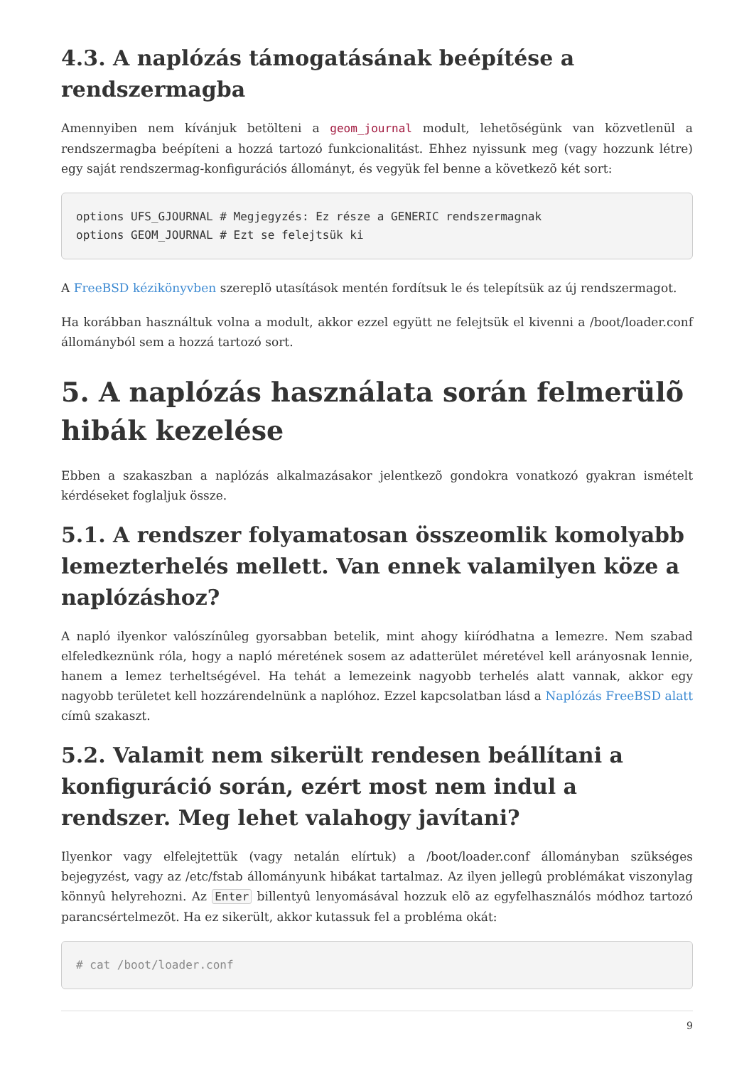4.3. A naplózás támogatásának beépítése a rendszermagba
Amennyiben nem kívánjuk betölteni a geom_journal modult, lehetõségünk van közvetlenül a rendszermagba beépíteni a hozzá tartozó funkcionalitást. Ehhez nyissunk meg (vagy hozzunk létre) egy saját rendszermag-konfigurációs állományt, és vegyük fel benne a következõ két sort:
options UFS_GJOURNAL # Megjegyzés: Ez része a GENERIC rendszermagnak
options GEOM_JOURNAL # Ezt se felejtsük ki
A FreeBSD kézikönyvben szereplõ utasítások mentén fordítsuk le és telepítsük az új rendszermagot.
Ha korábban használtuk volna a modult, akkor ezzel együtt ne felejtsük el kivenni a /boot/loader.conf állományból sem a hozzá tartozó sort.
5. A naplózás használata során felmerülõ hibák kezelése
Ebben a szakaszban a naplózás alkalmazásakor jelentkezõ gondokra vonatkozó gyakran ismételt kérdéseket foglaljuk össze.
5.1. A rendszer folyamatosan összeomlik komolyabb lemezterhelés mellett. Van ennek valamilyen köze a naplózáshoz?
A napló ilyenkor valószínûleg gyorsabban betelik, mint ahogy kiíródhatna a lemezre. Nem szabad elfeledkeznünk róla, hogy a napló méretének sosem az adatterület méretével kell arányosnak lennie, hanem a lemez terheltségével. Ha tehát a lemezeink nagyobb terhelés alatt vannak, akkor egy nagyobb területet kell hozzárendelnünk a naplóhoz. Ezzel kapcsolatban lásd a Naplózás FreeBSD alatt címû szakaszt.
5.2. Valamit nem sikerült rendesen beállítani a konfiguráció során, ezért most nem indul a rendszer. Meg lehet valahogy javítani?
Ilyenkor vagy elfelejtettük (vagy netalán elírtuk) a /boot/loader.conf állományban szükséges bejegyzést, vagy az /etc/fstab állományunk hibákat tartalmaz. Az ilyen jellegû problémákat viszonylag könnyû helyrehozni. Az Enter billentyû lenyomásával hozzuk elõ az egyfelhasználós módhoz tartozó parancsértelmezõt. Ha ez sikerült, akkor kutassuk fel a probléma okát:
# cat /boot/loader.conf
9